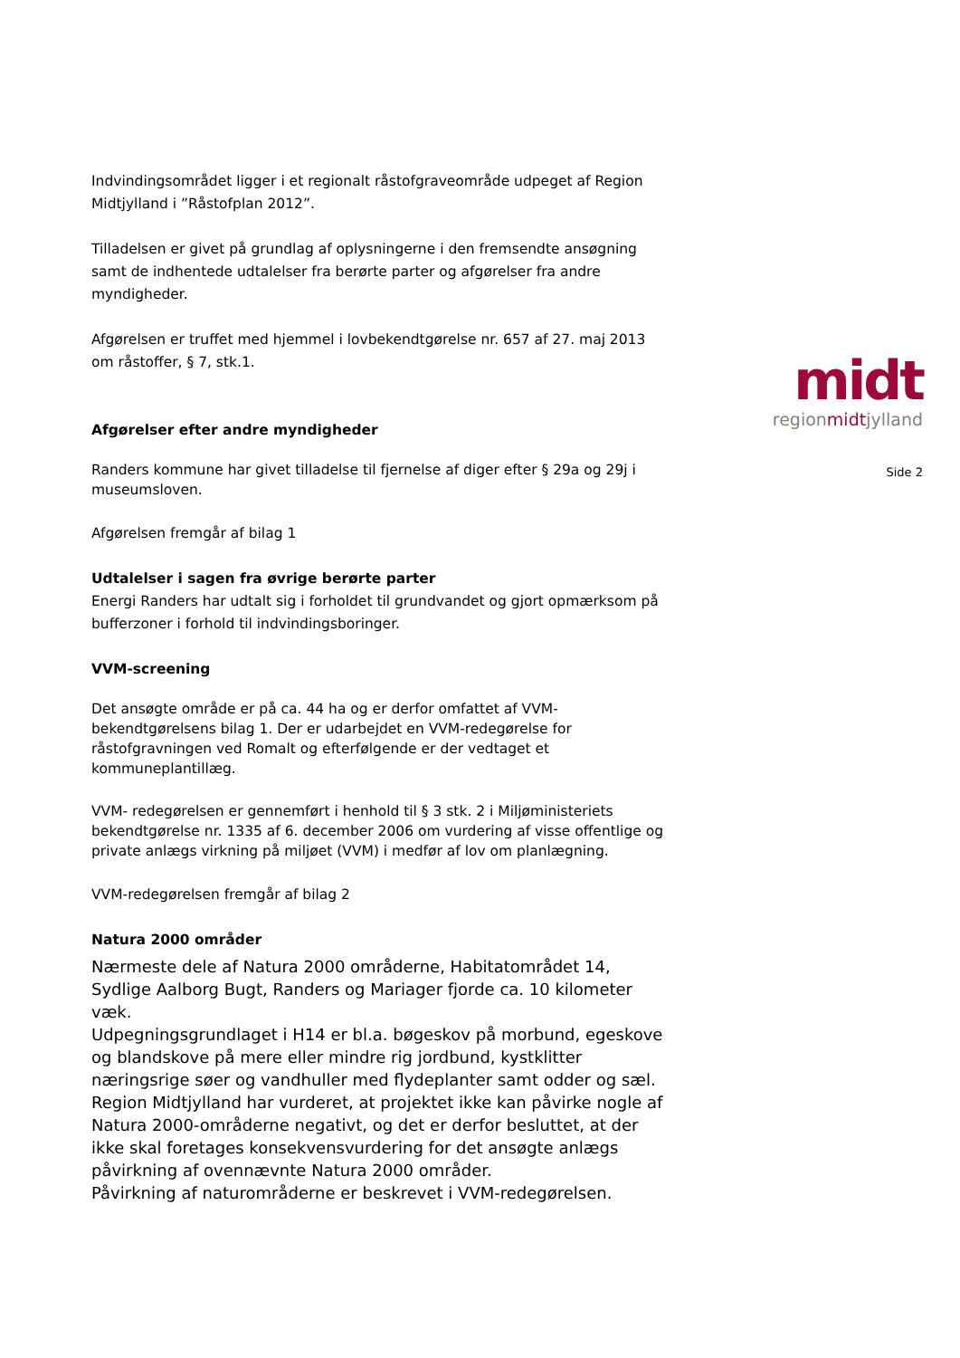Indvindingsområdet ligger i et regionalt råstofgraveområde udpeget af Region Midtjylland i ”Råstofplan 2012”.
Tilladelsen er givet på grundlag af oplysningerne i den fremsendte ansøgning samt de indhentede udtalelser fra berørte parter og afgørelser fra andre myndigheder.
Afgørelsen er truffet med hjemmel i lovbekendtgørelse nr. 657 af 27. maj 2013 om råstoffer, § 7, stk.1.
Afgørelser efter andre myndigheder
Randers kommune har givet tilladelse til fjernelse af diger efter § 29a og 29j i museumsloven.
Afgørelsen fremgår af bilag 1
Udtalelser i sagen fra øvrige berørte parter
Energi Randers har udtalt sig i forholdet til grundvandet og gjort opmærksom på bufferzoner i forhold til indvindingsboringer.
VVM-screening
Det ansøgte område er på ca. 44 ha og er derfor omfattet af VVM-bekendtgørelsens bilag 1. Der er udarbejdet en VVM-redegørelse for råstofgravningen ved Romalt og efterfølgende er der vedtaget et kommuneplantillæg.
VVM- redegørelsen er gennemført i henhold til § 3 stk. 2 i Miljøministeriets bekendtgørelse nr. 1335 af 6. december 2006 om vurdering af visse offentlige og private anlægs virkning på miljøet (VVM) i medfør af lov om planlægning.
VVM-redegørelsen fremgår af bilag 2
Natura 2000 områder
Nærmeste dele af Natura 2000 områderne, Habitatområdet 14, Sydlige Aalborg Bugt, Randers og Mariager fjorde ca. 10 kilometer væk.
Udpegningsgrundlaget i H14 er bl.a. bøgeskov på morbund, egeskove og blandskove på mere eller mindre rig jordbund, kystklitter næringsrige søer og vandhuller med flydeplanter samt odder og sæl.
Region Midtjylland har vurderet, at projektet ikke kan påvirke nogle af Natura 2000-områderne negativt, og det er derfor besluttet, at der ikke skal foretages konsekvensvurdering for det ansøgte anlægs påvirkning af ovennævnte Natura 2000 områder.
Påvirkning af naturområderne er beskrevet i VVM-redegørelsen.
midt
regionmidtjylland
Side 2